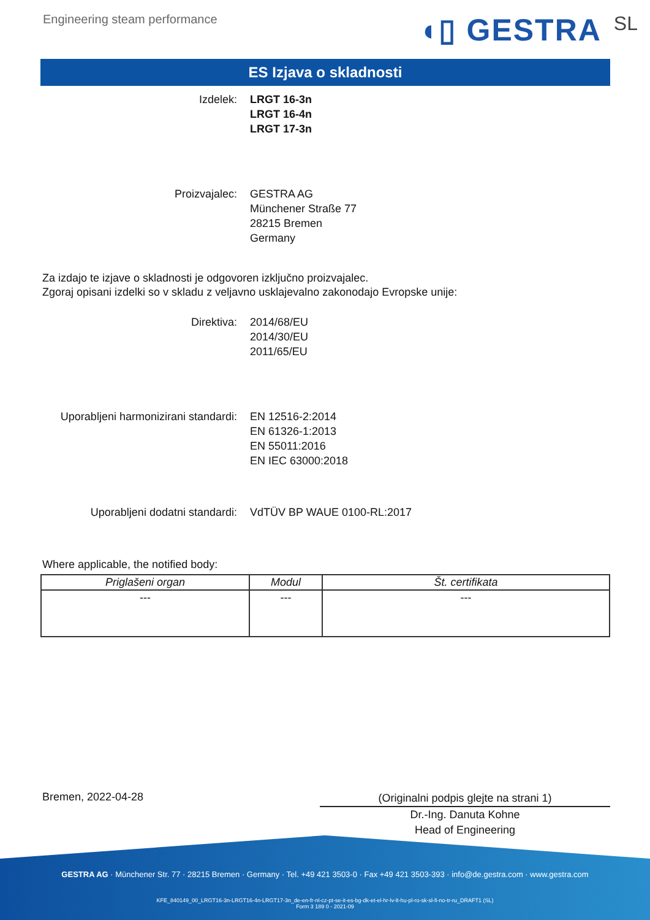Engineering steam performance ◖▯ GESTRA SL
ES Izjava o skladnosti
Izdelek: LRGT 16-3n
LRGT 16-4n
LRGT 17-3n
Proizvajalec: GESTRA AG
Münchener Straße 77
28215 Bremen
Germany
Za izdajo te izjave o skladnosti je odgovoren izključno proizvajalec.
Zgoraj opisani izdelki so v skladu z veljavno usklajevalno zakonodajo Evropske unije:
Direktiva: 2014/68/EU
2014/30/EU
2011/65/EU
Uporabljeni harmonizirani standardi:
EN 12516-2:2014
EN 61326-1:2013
EN 55011:2016
EN IEC 63000:2018
Uporabljeni dodatni standardi: VdTÜV BP WAUE 0100-RL:2017
Where applicable, the notified body:
| Priglašeni organ | Modul | Št. certifikata |
| --- | --- | --- |
| --- | --- | --- |
Bremen, 2022-04-28
(Originalni podpis glejte na strani 1)
Dr.-Ing. Danuta Kohne
Head of Engineering
GESTRA AG · Münchener Str. 77 · 28215 Bremen · Germany · Tel. +49 421 3503-0 · Fax +49 421 3503-393 · info@de.gestra.com · www.gestra.com
KFE_840149_00_LRGT16-3n-LRGT16-4n-LRGT17-3n_de-en-fr-nl-cz-pt-se-it-es-bg-dk-et-el-hr-lv-lt-hu-pl-ro-sk-sl-fi-no-tr-ru_DRAFT1 (SL)
Form 3 189 0 - 2021-09